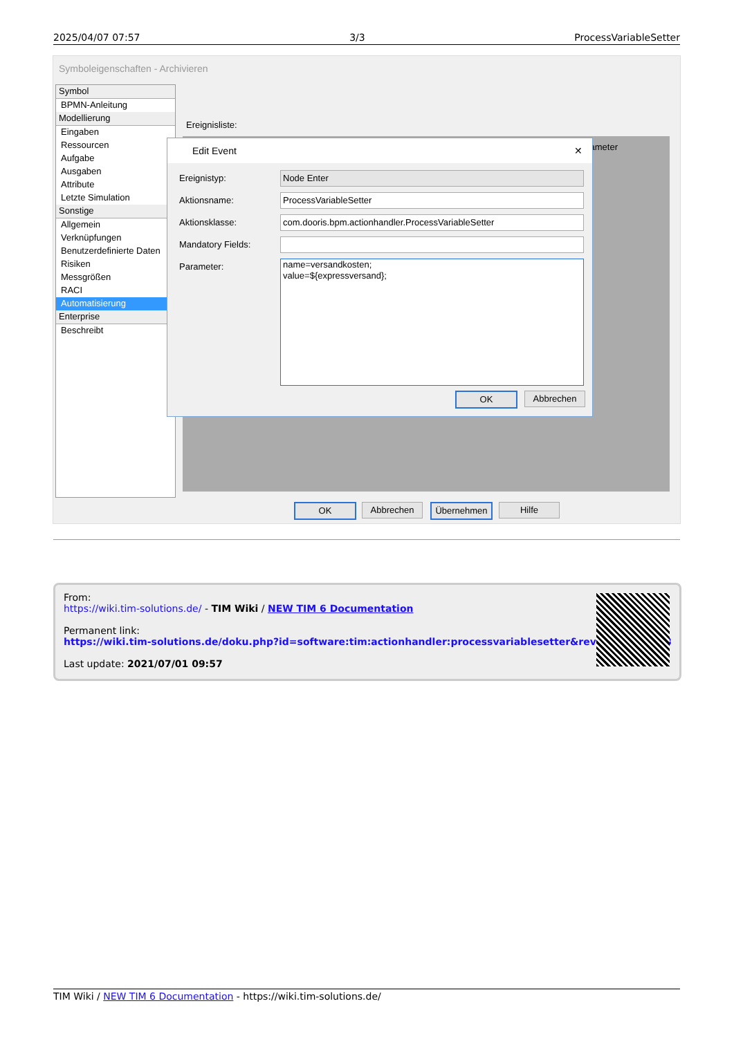2025/04/07 07:57 3/3 ProcessVariableSetter
Symboleigenschaften - Archivieren
Symbol
BPMN-Anleitung
Modellierung
Eingaben
Ressourcen
Aufgabe
Ausgaben
Attribute
Letzte Simulation
Sonstige
Allgemein
Verknüpfungen
Benutzerdefinierte Daten
Risiken
Messgrößen
RACI
Automatisierung
Enterprise
Beschreibt
Ereignisliste:
ameter
Edit Event ✕
Ereignistyp: Node Enter
Aktionsname: ProcessVariableSetter
Aktionsklasse: com.dooris.bpm.actionhandler.ProcessVariableSetter
Mandatory Fields:
Parameter:
name=versandkosten;
value=${expressversand};
OK Abbrechen
OK Abbrechen Übernehmen Hilfe
From:
https://wiki.tim-solutions.de/ - TIM Wiki / NEW TIM 6 Documentation
Permanent link:
https://wiki.tim-solutions.de/doku.php?id=software:tim:actionhandler:processvariablesetter&rev=1450101823
Last update: 2021/07/01 09:57
TIM Wiki / NEW TIM 6 Documentation - https://wiki.tim-solutions.de/